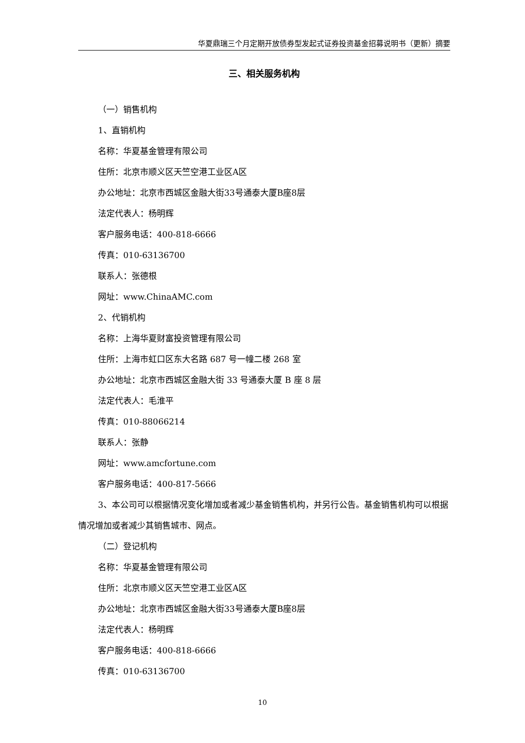华夏鼎瑞三个月定期开放债券型发起式证券投资基金招募说明书（更新）摘要
三、相关服务机构
（一）销售机构
1、直销机构
名称：华夏基金管理有限公司
住所：北京市顺义区天竺空港工业区A区
办公地址：北京市西城区金融大街33号通泰大厦B座8层
法定代表人：杨明辉
客户服务电话：400-818-6666
传真：010-63136700
联系人：张德根
网址：www.ChinaAMC.com
2、代销机构
名称：上海华夏财富投资管理有限公司
住所：上海市虹口区东大名路 687 号一幢二楼 268 室
办公地址：北京市西城区金融大街 33 号通泰大厦 B 座 8 层
法定代表人：毛淮平
传真：010-88066214
联系人：张静
网址：www.amcfortune.com
客户服务电话：400-817-5666
3、本公司可以根据情况变化增加或者减少基金销售机构，并另行公告。基金销售机构可以根据情况增加或者减少其销售城市、网点。
（二）登记机构
名称：华夏基金管理有限公司
住所：北京市顺义区天竺空港工业区A区
办公地址：北京市西城区金融大街33号通泰大厦B座8层
法定代表人：杨明辉
客户服务电话：400-818-6666
传真：010-63136700
10